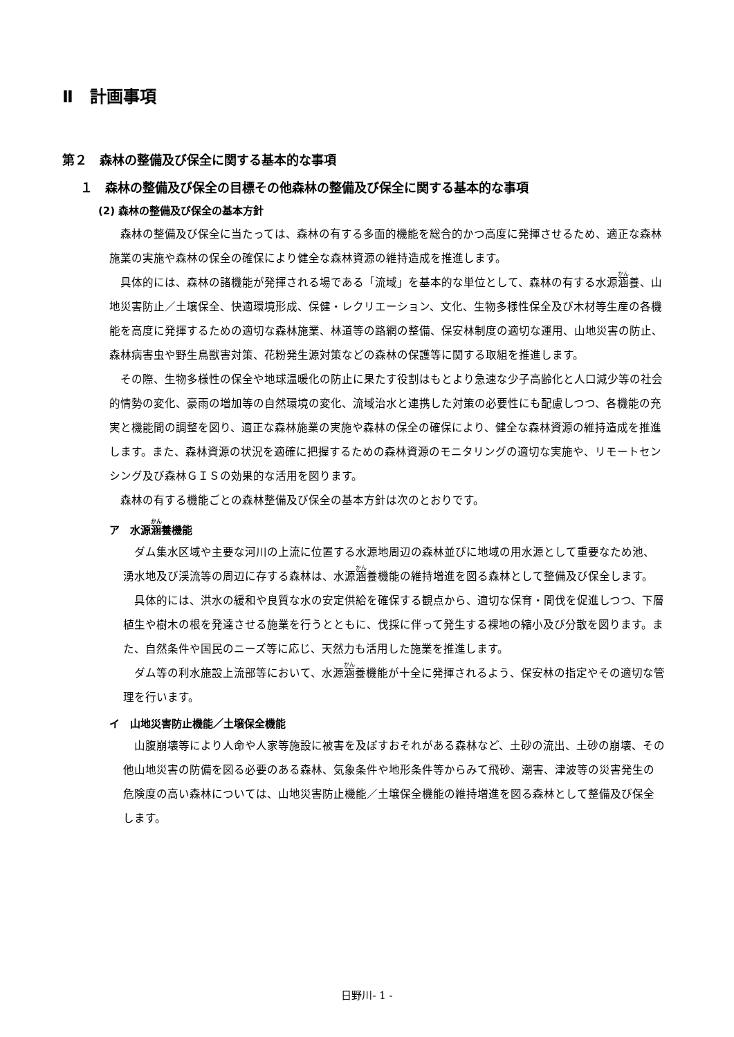Ⅱ　計画事項
第２　森林の整備及び保全に関する基本的な事項
１　森林の整備及び保全の目標その他森林の整備及び保全に関する基本的な事項
(2) 森林の整備及び保全の基本方針
森林の整備及び保全に当たっては、森林の有する多面的機能を総合的かつ高度に発揮させるため、適正な森林施業の実施や森林の保全の確保により健全な森林資源の維持造成を推進します。
具体的には、森林の諸機能が発揮される場である「流域」を基本的な単位として、森林の有する水源涵養、山地災害防止／土壌保全、快適環境形成、保健・レクリエーション、文化、生物多様性保全及び木材等生産の各機能を高度に発揮するための適切な森林施業、林道等の路網の整備、保安林制度の適切な運用、山地災害の防止、森林病害虫や野生鳥獣害対策、花粉発生源対策などの森林の保護等に関する取組を推進します。
その際、生物多様性の保全や地球温暖化の防止に果たす役割はもとより急速な少子高齢化と人口減少等の社会的情勢の変化、豪雨の増加等の自然環境の変化、流域治水と連携した対策の必要性にも配慮しつつ、各機能の充実と機能間の調整を図り、適正な森林施業の実施や森林の保全の確保により、健全な森林資源の維持造成を推進します。また、森林資源の状況を適確に把握するための森林資源のモニタリングの適切な実施や、リモートセンシング及び森林ＧＩＳの効果的な活用を図ります。
森林の有する機能ごとの森林整備及び保全の基本方針は次のとおりです。
ア　水源涵養機能
ダム集水区域や主要な河川の上流に位置する水源地周辺の森林並びに地域の用水源として重要なため池、湧水地及び渓流等の周辺に存する森林は、水源涵養機能の維持増進を図る森林として整備及び保全します。
具体的には、洪水の緩和や良質な水の安定供給を確保する観点から、適切な保育・間伐を促進しつつ、下層植生や樹木の根を発達させる施業を行うとともに、伐採に伴って発生する裸地の縮小及び分散を図ります。また、自然条件や国民のニーズ等に応じ、天然力も活用した施業を推進します。
ダム等の利水施設上流部等において、水源涵養機能が十全に発揮されるよう、保安林の指定やその適切な管理を行います。
イ　山地災害防止機能／土壌保全機能
山腹崩壊等により人命や人家等施設に被害を及ぼすおそれがある森林など、土砂の流出、土砂の崩壊、その他山地災害の防備を図る必要のある森林、気象条件や地形条件等からみて飛砂、潮害、津波等の災害発生の危険度の高い森林については、山地災害防止機能／土壌保全機能の維持増進を図る森林として整備及び保全します。
日野川- 1 -